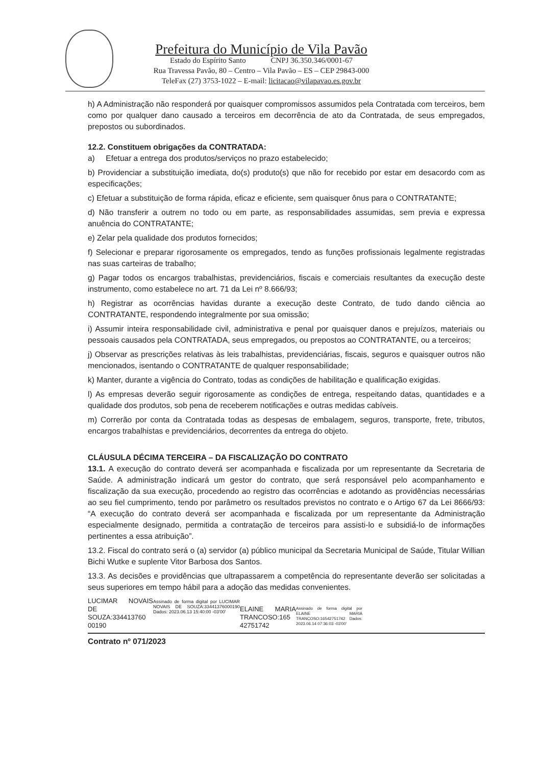Prefeitura do Município de Vila Pavão
Estado do Espírito Santo CNPJ 36.350.346/0001-67
Rua Travessa Pavão, 80 – Centro – Vila Pavão – ES – CEP 29843-000
TeleFax (27) 3753-1022 – E-mail: licitacao@vilapavao.es.gov.br
h) A Administração não responderá por quaisquer compromissos assumidos pela Contratada com terceiros, bem como por qualquer dano causado a terceiros em decorrência de ato da Contratada, de seus empregados, prepostos ou subordinados.
12.2. Constituem obrigações da CONTRATADA:
a) Efetuar a entrega dos produtos/serviços no prazo estabelecido;
b) Providenciar a substituição imediata, do(s) produto(s) que não for recebido por estar em desacordo com as especificações;
c) Efetuar a substituição de forma rápida, eficaz e eficiente, sem quaisquer ônus para o CONTRATANTE;
d) Não transferir a outrem no todo ou em parte, as responsabilidades assumidas, sem previa e expressa anuência do CONTRATANTE;
e) Zelar pela qualidade dos produtos fornecidos;
f) Selecionar e preparar rigorosamente os empregados, tendo as funções profissionais legalmente registradas nas suas carteiras de trabalho;
g) Pagar todos os encargos trabalhistas, previdenciários, fiscais e comerciais resultantes da execução deste instrumento, como estabelece no art. 71 da Lei nº 8.666/93;
h) Registrar as ocorrências havidas durante a execução deste Contrato, de tudo dando ciência ao CONTRATANTE, respondendo integralmente por sua omissão;
i) Assumir inteira responsabilidade civil, administrativa e penal por quaisquer danos e prejuízos, materiais ou pessoais causados pela CONTRATADA, seus empregados, ou prepostos ao CONTRATANTE, ou a terceiros;
j) Observar as prescrições relativas às leis trabalhistas, previdenciárias, fiscais, seguros e quaisquer outros não mencionados, isentando o CONTRATANTE de qualquer responsabilidade;
k) Manter, durante a vigência do Contrato, todas as condições de habilitação e qualificação exigidas.
l) As empresas deverão seguir rigorosamente as condições de entrega, respeitando datas, quantidades e a qualidade dos produtos, sob pena de receberem notificações e outras medidas cabíveis.
m) Correrão por conta da Contratada todas as despesas de embalagem, seguros, transporte, frete, tributos, encargos trabalhistas e previdenciários, decorrentes da entrega do objeto.
CLÁUSULA DÉCIMA TERCEIRA – DA FISCALIZAÇÃO DO CONTRATO
13.1. A execução do contrato deverá ser acompanhada e fiscalizada por um representante da Secretaria de Saúde. A administração indicará um gestor do contrato, que será responsável pelo acompanhamento e fiscalização da sua execução, procedendo ao registro das ocorrências e adotando as providências necessárias ao seu fiel cumprimento, tendo por parâmetro os resultados previstos no contrato e o Artigo 67 da Lei 8666/93: “A execução do contrato deverá ser acompanhada e fiscalizada por um representante da Administração especialmente designado, permitida a contratação de terceiros para assisti-lo e subsidiá-lo de informações pertinentes a essa atribuição”.
13.2. Fiscal do contrato será o (a) servidor (a) público municipal da Secretaria Municipal de Saúde, Titular Willian Bichi Wutke e suplente Vitor Barbosa dos Santos.
13.3. As decisões e providências que ultrapassarem a competência do representante deverão ser solicitadas a seus superiores em tempo hábil para a adoção das medidas convenientes.
LUCIMAR NOVAIS DE SOUZA:334413760 00190
Assinado de forma digital por LUCIMAR NOVAIS DE SOUZA:33441376000190 Dados: 2023.06.13 15:40:00 -03'00'
ELAINE MARIA TRANCOSO:165 42751742
Assinado de forma digital por ELAINE MARIA TRANCOSO:16542751742 Dados: 2023.06.14 07:36:03 -03'00'
Contrato nº 071/2023